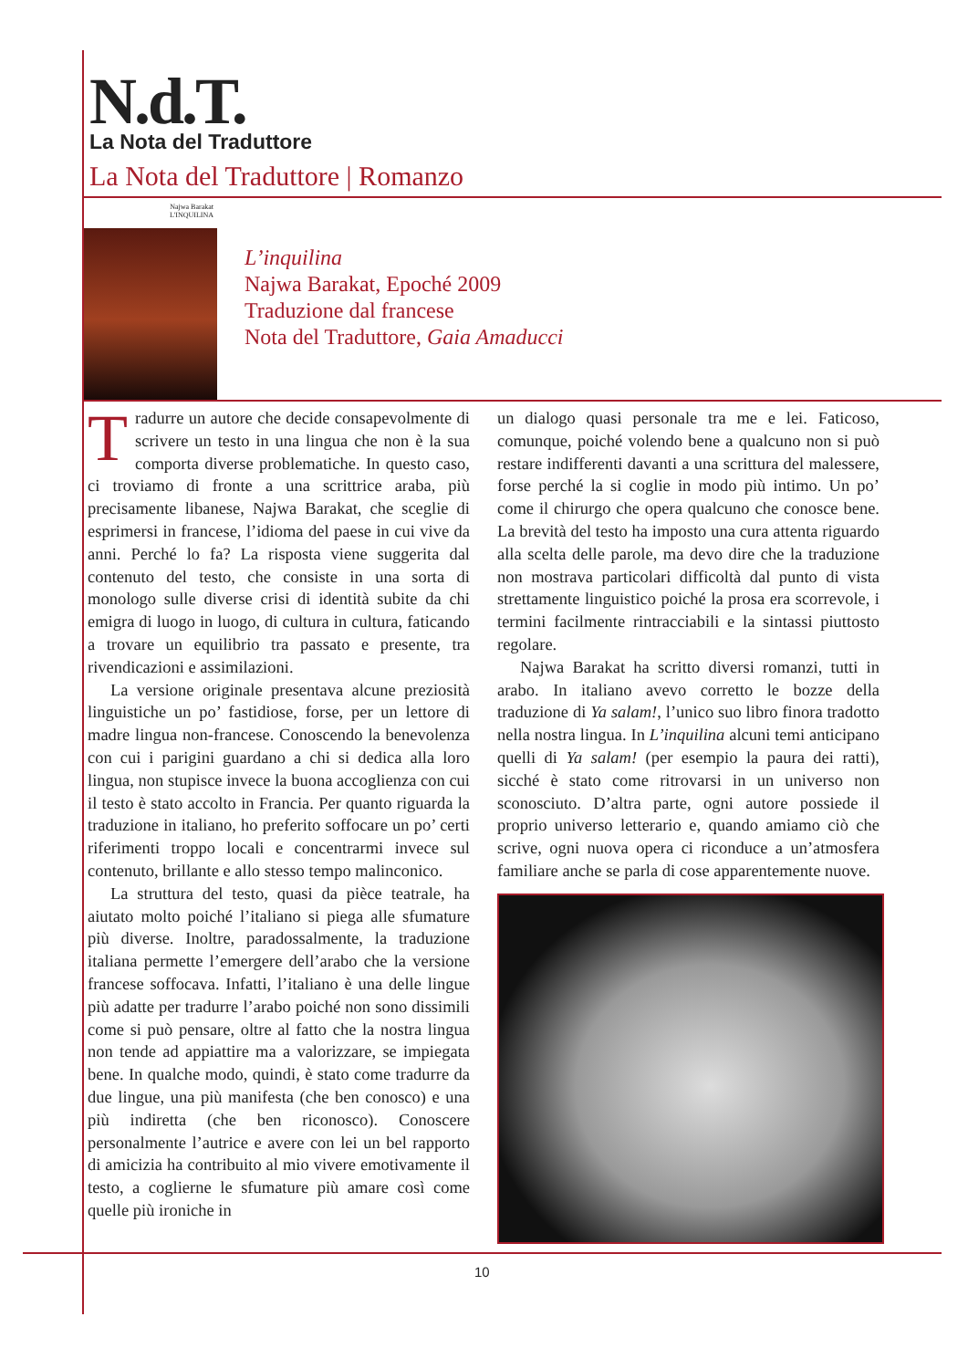N.d.T.
La Nota del Traduttore
La Nota del Traduttore | Romanzo
Najwa Barakat
L'INQUILINA
L’inquilina
Najwa Barakat, Epoché 2009
Traduzione dal francese
Nota del Traduttore, Gaia Amaducci
Tradurre un autore che decide consapevolmente di scrivere un testo in una lingua che non è la sua comporta diverse problematiche. In questo caso, ci troviamo di fronte a una scrittrice araba, più precisamente libanese, Najwa Barakat, che sceglie di esprimersi in francese, l’idioma del paese in cui vive da anni. Perché lo fa? La risposta viene suggerita dal contenuto del testo, che consiste in una sorta di monologo sulle diverse crisi di identità subite da chi emigra di luogo in luogo, di cultura in cultura, faticando a trovare un equilibrio tra passato e presente, tra rivendicazioni e assimilazioni.
La versione originale presentava alcune preziosità linguistiche un po’ fastidiose, forse, per un lettore di madre lingua non-francese. Conoscendo la benevolenza con cui i parigini guardano a chi si dedica alla loro lingua, non stupisce invece la buona accoglienza con cui il testo è stato accolto in Francia. Per quanto riguarda la traduzione in italiano, ho preferito soffocare un po’ certi riferimenti troppo locali e concentrarmi invece sul contenuto, brillante e allo stesso tempo malinconico.
La struttura del testo, quasi da pièce teatrale, ha aiutato molto poiché l’italiano si piega alle sfumature più diverse. Inoltre, paradossalmente, la traduzione italiana permette l’emergere dell’arabo che la versione francese soffocava. Infatti, l’italiano è una delle lingue più adatte per tradurre l’arabo poiché non sono dissimili come si può pensare, oltre al fatto che la nostra lingua non tende ad appiattire ma a valorizzare, se impiegata bene. In qualche modo, quindi, è stato come tradurre da due lingue, una più manifesta (che ben conosco) e una più indiretta (che ben riconosco). Conoscere personalmente l’autrice e avere con lei un bel rapporto di amicizia ha contribuito al mio vivere emotivamente il testo, a coglierne le sfumature più amare così come quelle più ironiche in
un dialogo quasi personale tra me e lei. Faticoso, comunque, poiché volendo bene a qualcuno non si può restare indifferenti davanti a una scrittura del malessere, forse perché la si coglie in modo più intimo. Un po’ come il chirurgo che opera qualcuno che conosce bene. La brevità del testo ha imposto una cura attenta riguardo alla scelta delle parole, ma devo dire che la traduzione non mostrava particolari difficoltà dal punto di vista strettamente linguistico poiché la prosa era scorrevole, i termini facilmente rintracciabili e la sintassi piuttosto regolare.
Najwa Barakat ha scritto diversi romanzi, tutti in arabo. In italiano avevo corretto le bozze della traduzione di Ya salam!, l’unico suo libro finora tradotto nella nostra lingua. In L’inquilina alcuni temi anticipano quelli di Ya salam! (per esempio la paura dei ratti), sicché è stato come ritrovarsi in un universo non sconosciuto. D’altra parte, ogni autore possiede il proprio universo letterario e, quando amiamo ciò che scrive, ogni nuova opera ci riconduce a un’atmosfera familiare anche se parla di cose apparentemente nuove.
10